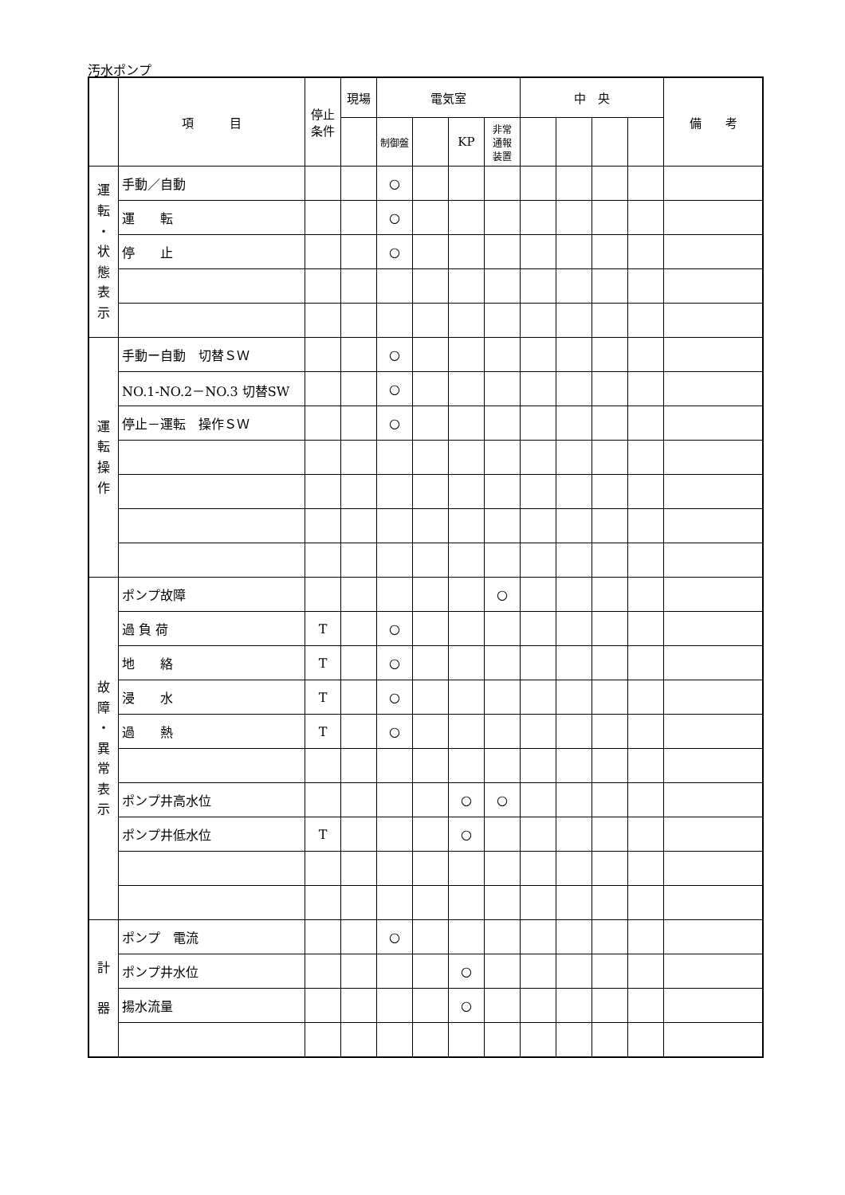汚水ポンプ
| | 項 目 | 停止 条件 | 現場 | 電気室 | | | | 中 央 | | | | 備 考 |
| --- | --- | --- | --- | --- | --- | --- | --- | --- | --- | --- | --- | --- |
| | | | | 制御盤 | | KP | 非常 通報 装置 | | | | | |
| 運 転 ・ 状 態 表 示 | 手動／自動 | | | ○ | | | | | | | | |
| | 運 転 | | | ○ | | | | | | | | |
| | 停 止 | | | ○ | | | | | | | | |
| 運 転 操 作 | 手動ー自動 切替ＳＷ | | | ○ | | | | | | | | |
| | NO.1-NO.2－NO.3 切替SW | | | ○ | | | | | | | | |
| | 停止－運転 操作ＳＷ | | | ○ | | | | | | | | |
| 故 障 ・ 異 常 表 示 | ポンプ故障 | | | | | | ○ | | | | | |
| | 過 負 荷 | T | | ○ | | | | | | | | |
| | 地 絡 | T | | ○ | | | | | | | | |
| | 浸 水 | T | | ○ | | | | | | | | |
| | 過 熱 | T | | ○ | | | | | | | | |
| | ポンプ井高水位 | | | | | ○ | ○ | | | | | |
| | ポンプ井低水位 | T | | | | ○ | | | | | | |
| 計 器 | ポンプ 電流 | | | ○ | | | | | | | | |
| | ポンプ井水位 | | | | | ○ | | | | | | |
| | 揚水流量 | | | | | ○ | | | | | | |